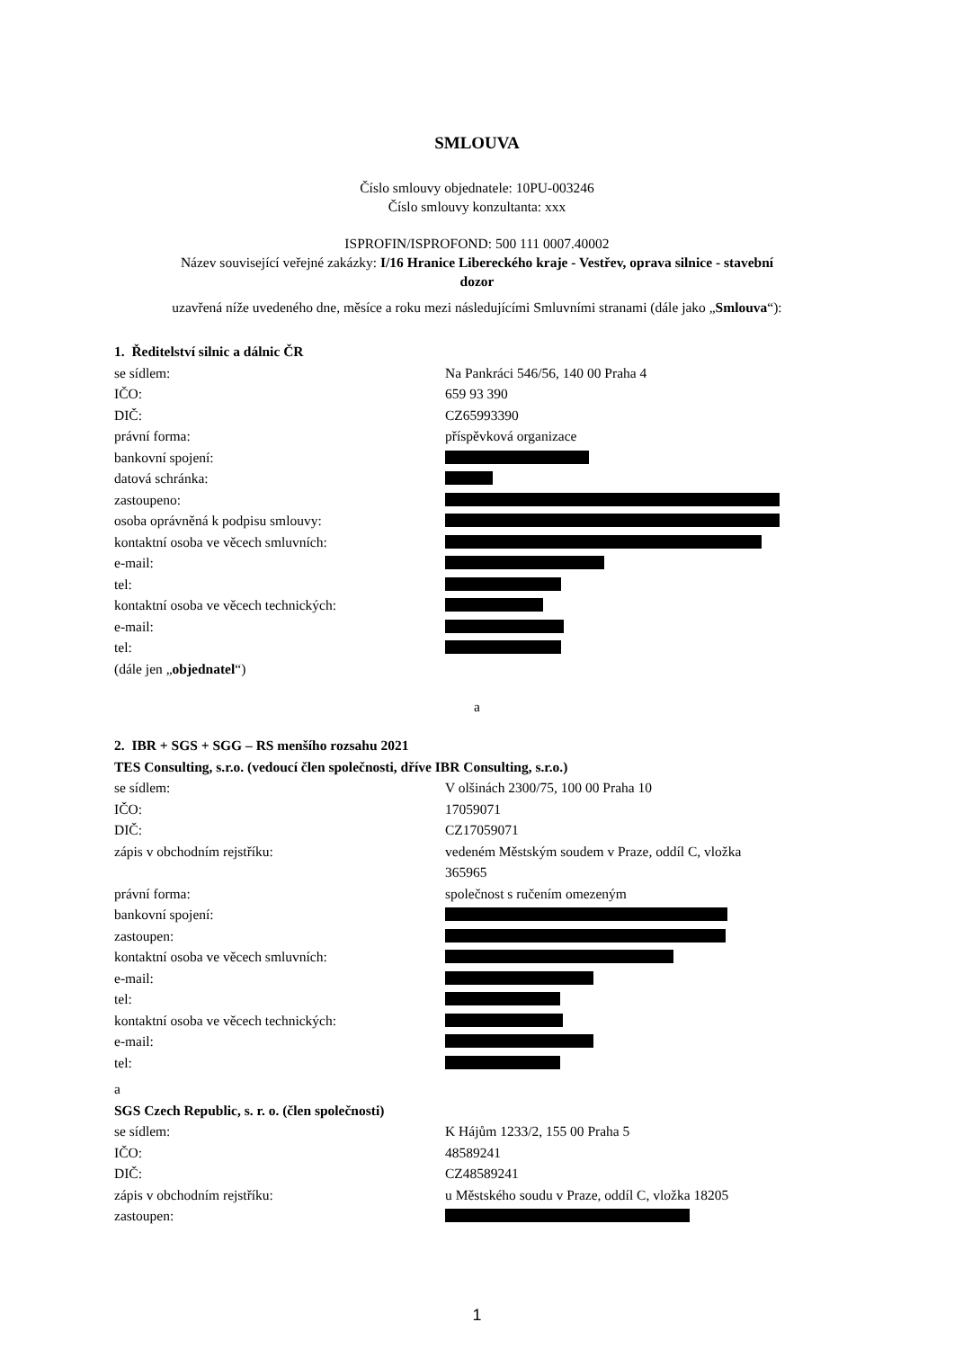SMLOUVA
Číslo smlouvy objednatele: 10PU-003246
Číslo smlouvy konzultanta: xxx
ISPROFIN/ISPROFOND: 500 111 0007.40002
Název související veřejné zakázky: I/16 Hranice Libereckého kraje - Vestřev, oprava silnice - stavební
dozor
uzavřená níže uvedeného dne, měsíce a roku mezi následujícími Smluvními stranami (dále jako „Smlouva“):
1. Ředitelství silnic a dálnic ČR
se sídlem: Na Pankráci 546/56, 140 00 Praha 4
IČO: 659 93 390
DIČ: CZ65993390
právní forma: příspěvková organizace
bankovní spojení:
datová schránka:
zastoupeno:
osoba oprávněná k podpisu smlouvy:
kontaktní osoba ve věcech smluvních:
e-mail:
tel:
kontaktní osoba ve věcech technických:
e-mail:
tel:
(dále jen „objednatel“)
a
2. IBR + SGS + SGG – RS menšího rozsahu 2021
TES Consulting, s.r.o. (vedoucí člen společnosti, dříve IBR Consulting, s.r.o.)
se sídlem: V olšinách 2300/75, 100 00 Praha 10
IČO: 17059071
DIČ: CZ17059071
zápis v obchodním rejstříku: vedeném Městským soudem v Praze, oddíl C, vložka
365965
právní forma: společnost s ručením omezeným
bankovní spojení:
zastoupen:
kontaktní osoba ve věcech smluvních:
e-mail:
tel:
kontaktní osoba ve věcech technických:
e-mail:
tel:
a
SGS Czech Republic, s. r. o. (člen společnosti)
se sídlem: K Hájům 1233/2, 155 00 Praha 5
IČO: 48589241
DIČ: CZ48589241
zápis v obchodním rejstříku: u Městského soudu v Praze, oddíl C, vložka 18205
zastoupen:
1